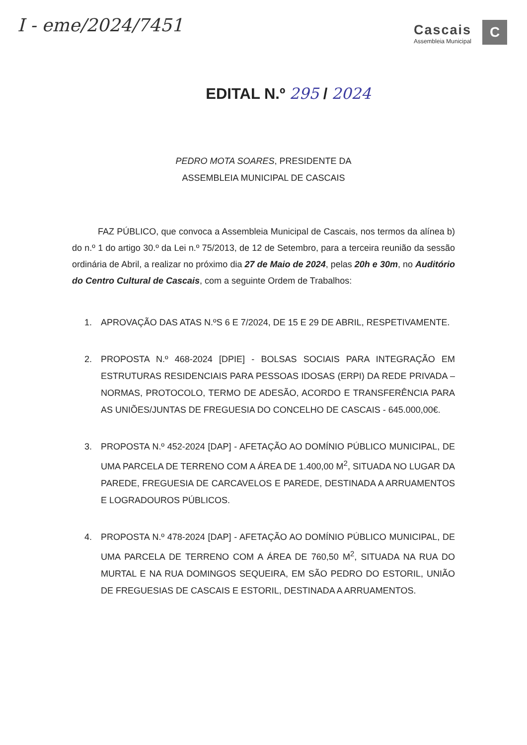I - eme/2024/7451
Cascais
Assembleia Municipal
C
EDITAL N.º 295 / 2024
PEDRO MOTA SOARES, PRESIDENTE DA
ASSEMBLEIA MUNICIPAL DE CASCAIS
FAZ PÚBLICO, que convoca a Assembleia Municipal de Cascais, nos termos da alínea b) do n.º 1 do artigo 30.º da Lei n.º 75/2013, de 12 de Setembro, para a terceira reunião da sessão ordinária de Abril, a realizar no próximo dia 27 de Maio de 2024, pelas 20h e 30m, no Auditório do Centro Cultural de Cascais, com a seguinte Ordem de Trabalhos:
1. APROVAÇÃO DAS ATAS N.ºS 6 E 7/2024, DE 15 E 29 DE ABRIL, RESPETIVAMENTE.
2. PROPOSTA N.º 468-2024 [DPIE] - BOLSAS SOCIAIS PARA INTEGRAÇÃO EM ESTRUTURAS RESIDENCIAIS PARA PESSOAS IDOSAS (ERPI) DA REDE PRIVADA – NORMAS, PROTOCOLO, TERMO DE ADESÃO, ACORDO E TRANSFERÊNCIA PARA AS UNIÕES/JUNTAS DE FREGUESIA DO CONCELHO DE CASCAIS - 645.000,00€.
3. PROPOSTA N.º 452-2024 [DAP] - AFETAÇÃO AO DOMÍNIO PÚBLICO MUNICIPAL, DE UMA PARCELA DE TERRENO COM A ÁREA DE 1.400,00 M<sup>2</sup>, SITUADA NO LUGAR DA PAREDE, FREGUESIA DE CARCAVELOS E PAREDE, DESTINADA A ARRUAMENTOS E LOGRADOUROS PÚBLICOS.
4. PROPOSTA N.º 478-2024 [DAP] - AFETAÇÃO AO DOMÍNIO PÚBLICO MUNICIPAL, DE UMA PARCELA DE TERRENO COM A ÁREA DE 760,50 M<sup>2</sup>, SITUADA NA RUA DO MURTAL E NA RUA DOMINGOS SEQUEIRA, EM SÃO PEDRO DO ESTORIL, UNIÃO DE FREGUESIAS DE CASCAIS E ESTORIL, DESTINADA A ARRUAMENTOS.